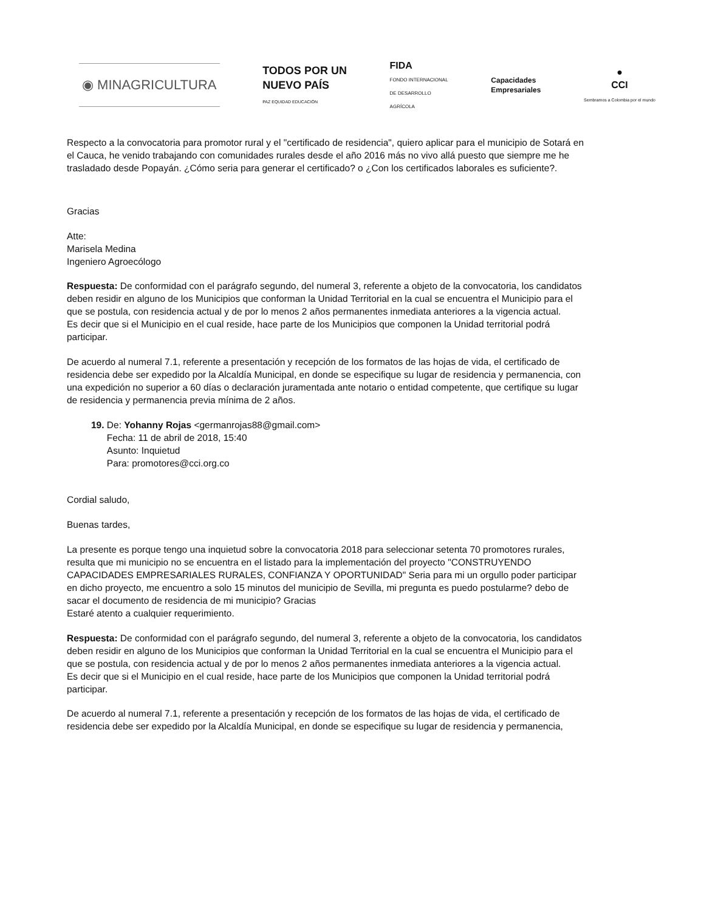◉ MINAGRICULTURA
TODOS POR UN
NUEVO PAÍS
PAZ EQUIDAD EDUCACIÓN
FIDA
FONDO INTERNACIONAL
DE DESARROLLO
AGRÍCOLA
Capacidades
Empresariales
●
CCI
Sembramos a Colombia por el mundo
Respecto a la convocatoria para promotor rural y el "certificado de residencia", quiero aplicar para el municipio de Sotará en el Cauca, he venido trabajando con comunidades rurales desde el año 2016 más no vivo allá puesto que siempre me he trasladado desde Popayán. ¿Cómo seria para generar el certificado? o ¿Con los certificados laborales es suficiente?.
Gracias
Atte:
Marisela Medina
Ingeniero Agroecólogo
Respuesta: De conformidad con el parágrafo segundo, del numeral 3, referente a objeto de la convocatoria, los candidatos deben residir en alguno de los Municipios que conforman la Unidad Territorial en la cual se encuentra el Municipio para el que se postula, con residencia actual y de por lo menos 2 años permanentes inmediata anteriores a la vigencia actual.
Es decir que si el Municipio en el cual reside, hace parte de los Municipios que componen la Unidad territorial podrá participar.
De acuerdo al numeral 7.1, referente a presentación y recepción de los formatos de las hojas de vida, el certificado de residencia debe ser expedido por la Alcaldía Municipal, en donde se especifique su lugar de residencia y permanencia, con una expedición no superior a 60 días o declaración juramentada ante notario o entidad competente, que certifique su lugar de residencia y permanencia previa mínima de 2 años.
19. De: Yohanny Rojas <germanrojas88@gmail.com>
Fecha: 11 de abril de 2018, 15:40
Asunto: Inquietud
Para: promotores@cci.org.co
Cordial saludo,
Buenas tardes,
La presente es porque tengo una inquietud sobre la convocatoria 2018 para seleccionar setenta 70 promotores rurales, resulta que mi municipio no se encuentra en el listado para la implementación del proyecto "CONSTRUYENDO CAPACIDADES EMPRESARIALES RURALES, CONFIANZA Y OPORTUNIDAD" Seria para mi un orgullo poder participar en dicho proyecto, me encuentro a solo 15 minutos del municipio de Sevilla, mi pregunta es puedo postularme? debo de sacar el documento de residencia de mi municipio? Gracias
Estaré atento a cualquier requerimiento.
Respuesta: De conformidad con el parágrafo segundo, del numeral 3, referente a objeto de la convocatoria, los candidatos deben residir en alguno de los Municipios que conforman la Unidad Territorial en la cual se encuentra el Municipio para el que se postula, con residencia actual y de por lo menos 2 años permanentes inmediata anteriores a la vigencia actual.
Es decir que si el Municipio en el cual reside, hace parte de los Municipios que componen la Unidad territorial podrá participar.
De acuerdo al numeral 7.1, referente a presentación y recepción de los formatos de las hojas de vida, el certificado de residencia debe ser expedido por la Alcaldía Municipal, en donde se especifique su lugar de residencia y permanencia,